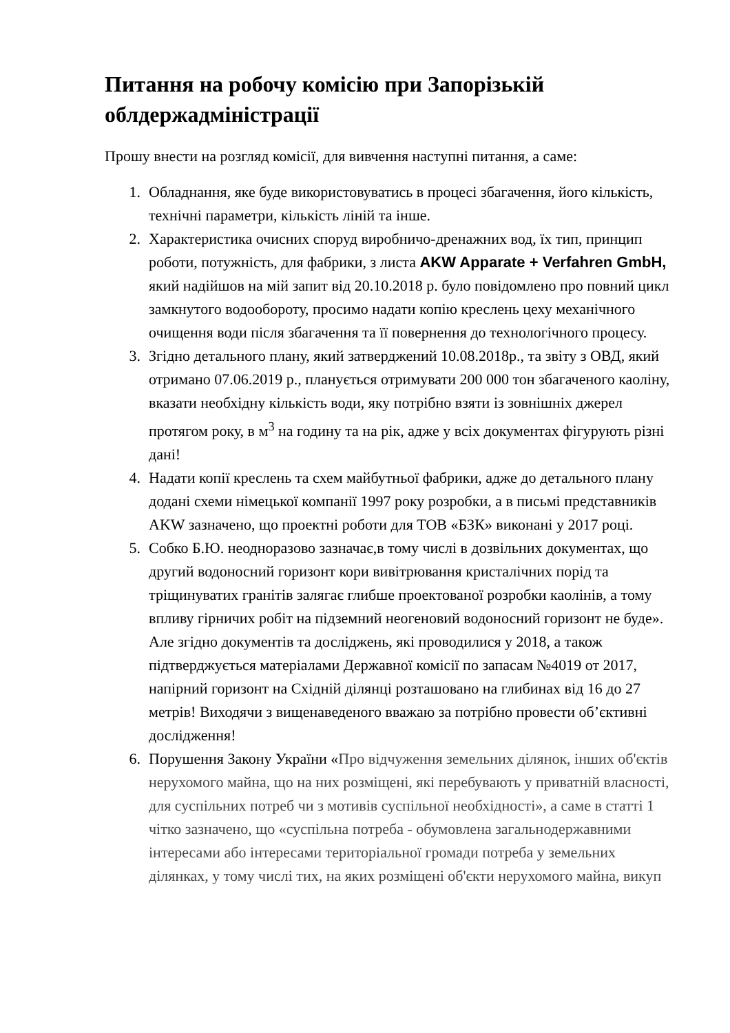Питання на робочу комісію при Запорізькій облдержадміністрації
Прошу внести на розгляд комісії, для вивчення наступні питання, а саме:
1. Обладнання, яке буде використовуватись в процесі збагачення, його кількість, технічні параметри, кількість ліній та інше.
2. Характеристика очисних споруд виробничо-дренажних вод, їх тип, принцип роботи, потужність, для фабрики, з листа AKW Apparate + Verfahren GmbH, який надійшов на мій запит від 20.10.2018 р. було повідомлено про повний цикл замкнутого водообороту, просимо надати копію креслень цеху механічного очищення води після збагачення та її повернення до технологічного процесу.
3. Згідно детального плану, який затверджений 10.08.2018р., та звіту з ОВД, який отримано 07.06.2019 р., планується отримувати 200 000 тон збагаченого каоліну, вказати необхідну кількість води, яку потрібно взяти із зовнішніх джерел протягом року, в м<sup>3</sup> на годину та на рік, адже у всіх документах фігурують різні дані!
4. Надати копії креслень та схем майбутньої фабрики, адже до детального плану додані схеми німецької компанії 1997 року розробки, а в письмі представників AKW зазначено, що проектні роботи для ТОВ «БЗК» виконані у 2017 році.
5. Собко Б.Ю. неодноразово зазначає,в тому числі в дозвільних документах, що другий водоносний горизонт кори вивітрювання кристалічних порід та тріщинуватих гранітів залягає глибше проектованої розробки каолінів, а тому впливу гірничих робіт на підземний неогеновий водоносний горизонт не буде». Але згідно документів та досліджень, які проводилися у 2018, а також підтверджується матеріалами Державної комісії по запасам №4019 от 2017, напірний горизонт на Східній ділянці розташовано на глибинах від 16 до 27 метрів! Виходячи з вищенаведеного вважаю за потрібно провести об’єктивні дослідження!
6. Порушення Закону України «Про відчуження земельних ділянок, інших об'єктів нерухомого майна, що на них розміщені, які перебувають у приватній власності, для суспільних потреб чи з мотивів суспільної необхідності», а саме в статті 1 чітко зазначено, що «суспільна потреба - обумовлена загальнодержавними інтересами або інтересами територіальної громади потреба у земельних ділянках, у тому числі тих, на яких розміщені об'єкти нерухомого майна, викуп